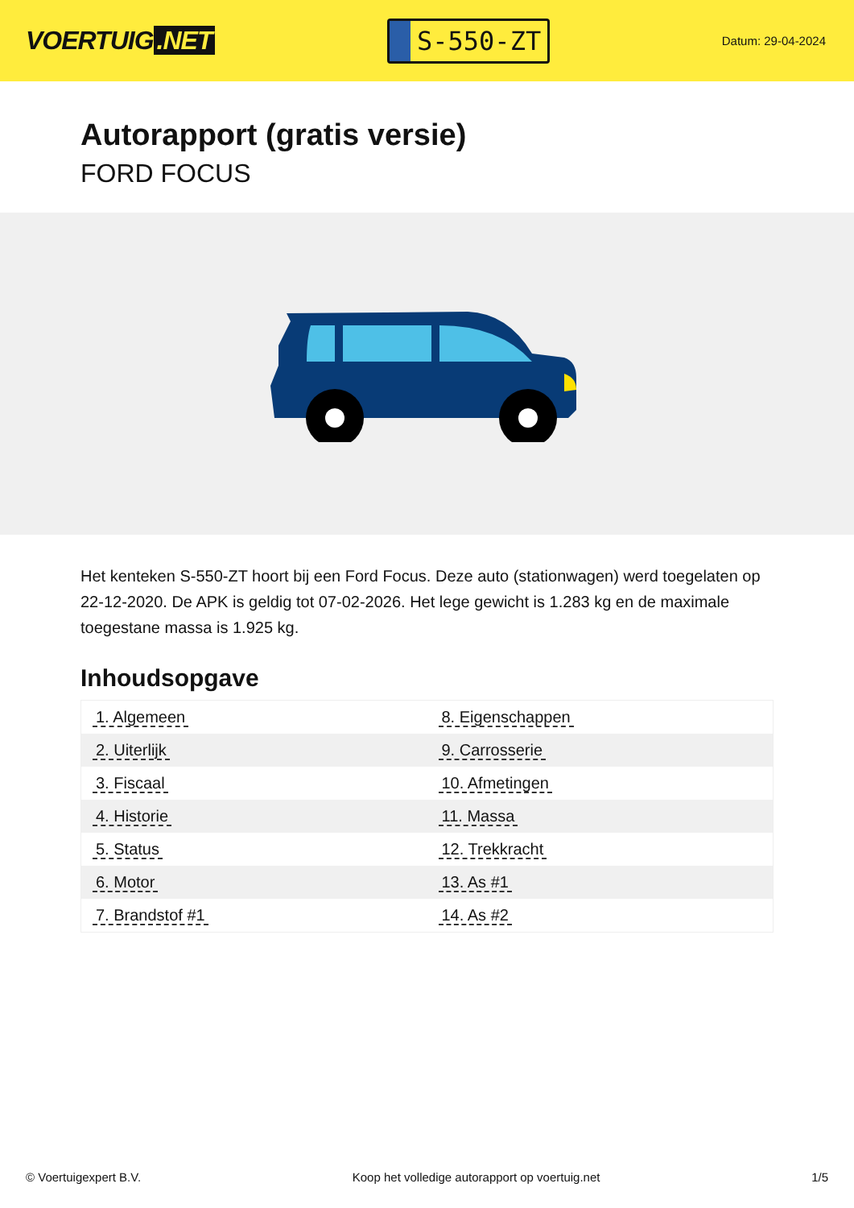VOERTUIG.NET
S-550-ZT
Datum: 29-04-2024
Autorapport (gratis versie)
FORD FOCUS
Het kenteken S-550-ZT hoort bij een Ford Focus. Deze auto (stationwagen) werd toegelaten op 22-12-2020. De APK is geldig tot 07-02-2026. Het lege gewicht is 1.283 kg en de maximale toegestane massa is 1.925 kg.
Inhoudsopgave
| 1. Algemeen | 8. Eigenschappen |
| 2. Uiterlijk | 9. Carrosserie |
| 3. Fiscaal | 10. Afmetingen |
| 4. Historie | 11. Massa |
| 5. Status | 12. Trekkracht |
| 6. Motor | 13. As #1 |
| 7. Brandstof #1 | 14. As #2 |
© Voertuigexpert B.V. Koop het volledige autorapport op voertuig.net 1/5